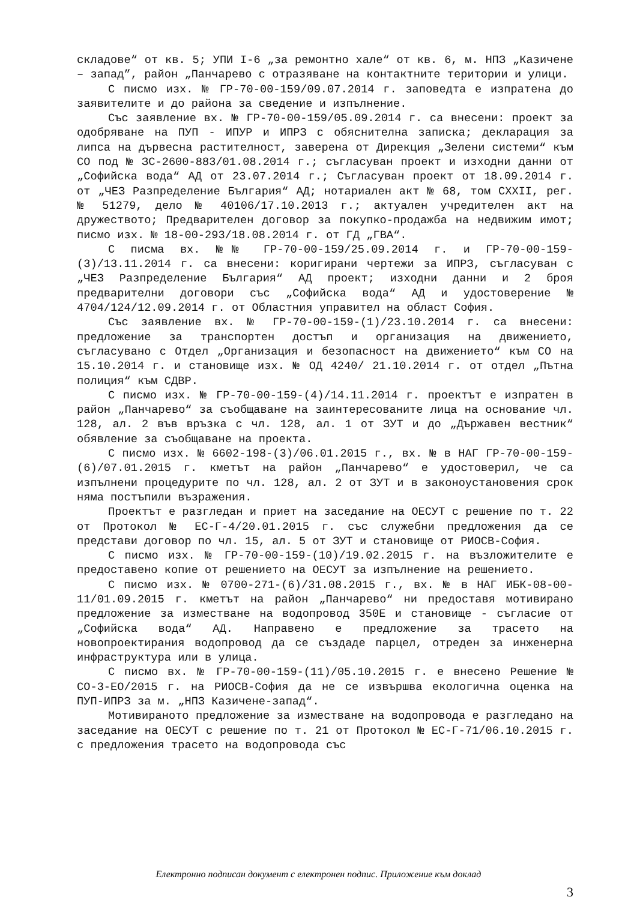складове“ от кв. 5; УПИ I-6 „за ремонтно хале“ от кв. 6, м. НПЗ „Казичене – запад”, район „Панчарево с отразяване на контактните територии и улици.
С писмо изх. № ГР-70-00-159/09.07.2014 г. заповедта е изпратена до заявителите и до района за сведение и изпълнение.
Със заявление вх. № ГР-70-00-159/05.09.2014 г. са внесени: проект за одобряване на ПУП - ИПУР и ИПРЗ с обяснителна записка; декларация за липса на дървесна растителност, заверена от Дирекция „Зелени системи“ към СО под № ЗС-2600-883/01.08.2014 г.; съгласуван проект и изходни данни от „Софийска вода“ АД от 23.07.2014 г.; Съгласуван проект от 18.09.2014 г. от „ЧЕЗ Разпределение България“ АД; нотариален акт № 68, том CXXII, рег. № 51279, дело № 40106/17.10.2013 г.; актуален учредителен акт на дружеството; Предварителен договор за покупко-продажба на недвижим имот; писмо изх. № 18-00-293/18.08.2014 г. от ГД „ГВА“.
С писма вх. №№ ГР-70-00-159/25.09.2014 г. и ГР-70-00-159-(3)/13.11.2014 г. са внесени: коригирани чертежи за ИПРЗ, съгласуван с „ЧЕЗ Разпределение България“ АД проект; изходни данни и 2 броя предварителни договори със „Софийска вода“ АД и удостоверение № 4704/124/12.09.2014 г. от Областния управител на област София.
Със заявление вх. № ГР-70-00-159-(1)/23.10.2014 г. са внесени: предложение за транспортен достъп и организация на движението, съгласувано с Отдел „Организация и безопасност на движението“ към СО на 15.10.2014 г. и становище изх. № ОД 4240/ 21.10.2014 г. от отдел „Пътна полиция“ към СДВР.
С писмо изх. № ГР-70-00-159-(4)/14.11.2014 г. проектът е изпратен в район „Панчарево“ за съобщаване на заинтересованите лица на основание чл. 128, ал. 2 във връзка с чл. 128, ал. 1 от ЗУТ и до „Държавен вестник“ обявление за съобщаване на проекта.
С писмо изх. № 6602-198-(3)/06.01.2015 г., вх. № в НАГ ГР-70-00-159-(6)/07.01.2015 г. кметът на район „Панчарево“ е удостоверил, че са изпълнени процедурите по чл. 128, ал. 2 от ЗУТ и в законоустановения срок няма постъпили възражения.
Проектът е разгледан и приет на заседание на ОЕСУТ с решение по т. 22 от Протокол № ЕС-Г-4/20.01.2015 г. със служебни предложения да се представи договор по чл. 15, ал. 5 от ЗУТ и становище от РИОСВ-София.
С писмо изх. № ГР-70-00-159-(10)/19.02.2015 г. на възложителите е предоставено копие от решението на ОЕСУТ за изпълнение на решението.
С писмо изх. № 0700-271-(6)/31.08.2015 г., вх. № в НАГ ИБК-08-00-11/01.09.2015 г. кметът на район „Панчарево“ ни предоставя мотивирано предложение за изместване на водопровод 350Е и становище - съгласие от „Софийска вода“ АД. Направено е предложение за трасето на новопроектирания водопровод да се създаде парцел, отреден за инженерна инфраструктура или в улица.
С писмо вх. № ГР-70-00-159-(11)/05.10.2015 г. е внесено Решение № СО-3-ЕО/2015 г. на РИОСВ-София да не се извършва екологична оценка на ПУП-ИПРЗ за м. „НПЗ Казичене-запад“.
Мотивираното предложение за изместване на водопровода е разгледано на заседание на ОЕСУТ с решение по т. 21 от Протокол № ЕС-Г-71/06.10.2015 г. с предложения трасето на водопровода със
Електронно подписан документ с електронен подпис. Приложение към доклад
3